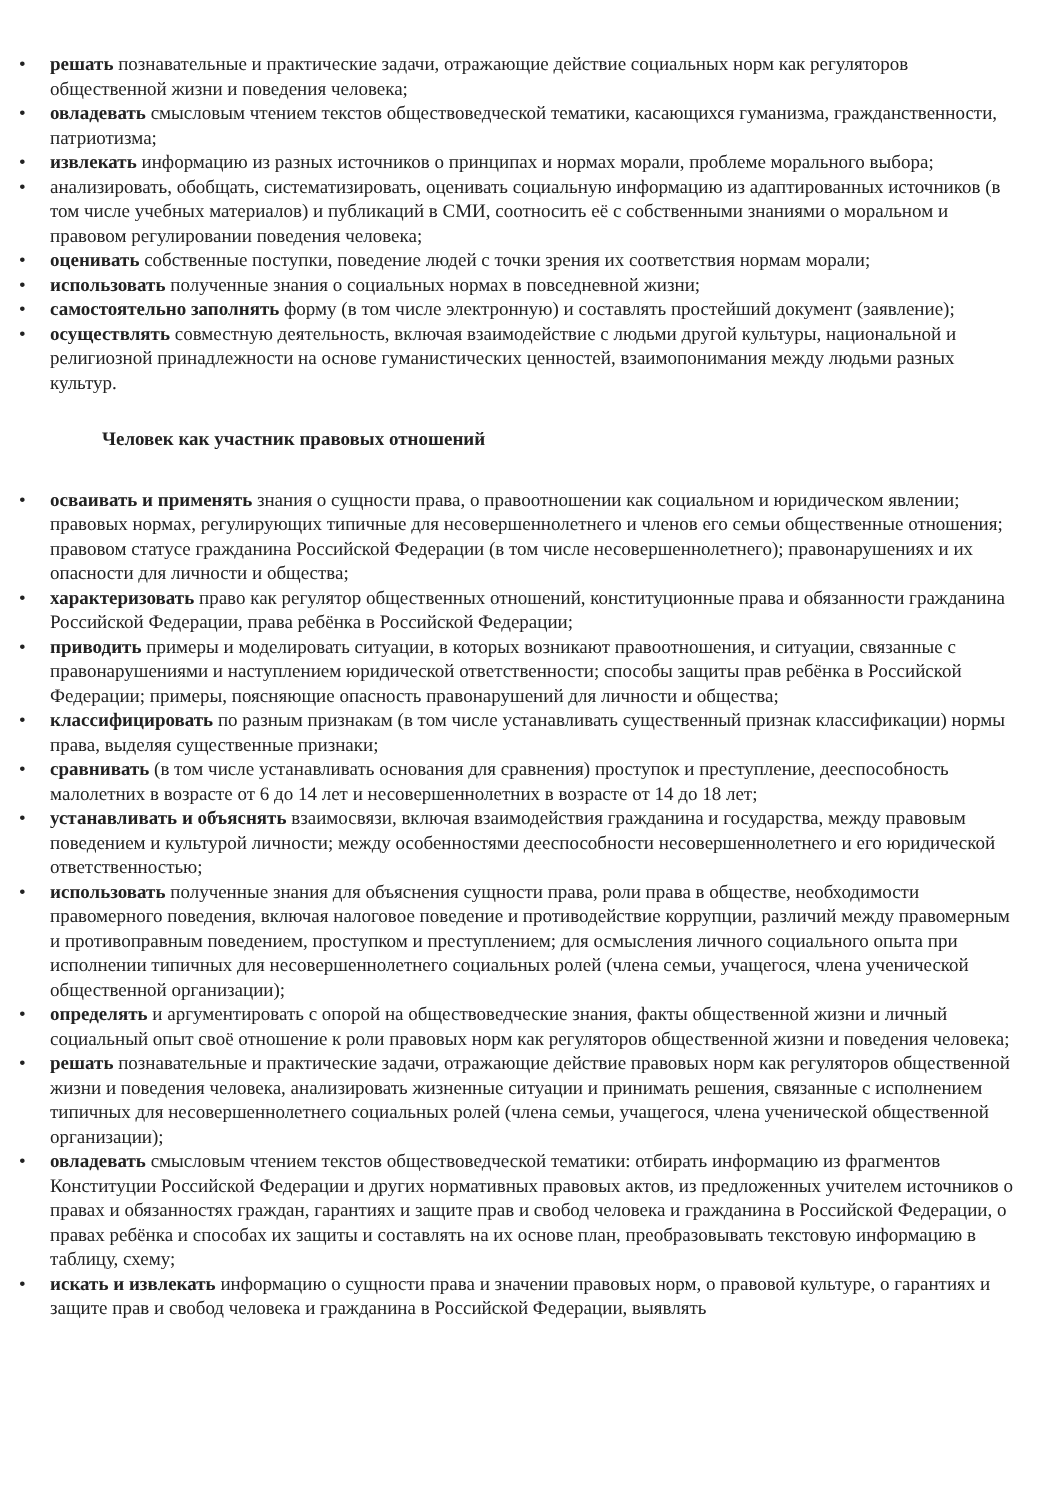• решать познавательные и практические задачи, отражающие действие социальных норм как регуляторов общественной жизни и поведения человека;
• овладевать смысловым чтением текстов обществоведческой тематики, касающихся гуманизма, гражданственности, патриотизма;
• извлекать информацию из разных источников о принципах и нормах морали, проблеме морального выбора;
• анализировать, обобщать, систематизировать, оценивать социальную информацию из адаптированных источников (в том числе учебных материалов) и публикаций в СМИ, соотносить её с собственными знаниями о моральном и правовом регулировании поведения человека;
• оценивать собственные поступки, поведение людей с точки зрения их соответствия нормам морали;
• использовать полученные знания о социальных нормах в повседневной жизни;
• самостоятельно заполнять форму (в том числе электронную) и составлять простейший документ (заявление);
• осуществлять совместную деятельность, включая взаимодействие с людьми другой культуры, национальной и религиозной принадлежности на основе гуманистических ценностей, взаимопонимания между людьми разных культур.
Человек как участник правовых отношений
• осваивать и применять знания о сущности права, о правоотношении как социальном и юридическом явлении; правовых нормах, регулирующих типичные для несовершеннолетнего и членов его семьи общественные отношения; правовом статусе гражданина Российской Федерации (в том числе несовершеннолетнего); правонарушениях и их опасности для личности и общества;
• характеризовать право как регулятор общественных отношений, конституционные права и обязанности гражданина Российской Федерации, права ребёнка в Российской Федерации;
• приводить примеры и моделировать ситуации, в которых возникают правоотношения, и ситуации, связанные с правонарушениями и наступлением юридической ответственности; способы защиты прав ребёнка в Российской Федерации; примеры, поясняющие опасность правонарушений для личности и общества;
• классифицировать по разным признакам (в том числе устанавливать существенный признак классификации) нормы права, выделяя существенные признаки;
• сравнивать (в том числе устанавливать основания для сравнения) проступок и преступление, дееспособность малолетних в возрасте от 6 до 14 лет и несовершеннолетних в возрасте от 14 до 18 лет;
• устанавливать и объяснять взаимосвязи, включая взаимодействия гражданина и государства, между правовым поведением и культурой личности; между особенностями дееспособности несовершеннолетнего и его юридической ответственностью;
• использовать полученные знания для объяснения сущности права, роли права в обществе, необходимости правомерного поведения, включая налоговое поведение и противодействие коррупции, различий между правомерным и противоправным поведением, проступком и преступлением; для осмысления личного социального опыта при исполнении типичных для несовершеннолетнего социальных ролей (члена семьи, учащегося, члена ученической общественной организации);
• определять и аргументировать с опорой на обществоведческие знания, факты общественной жизни и личный социальный опыт своё отношение к роли правовых норм как регуляторов общественной жизни и поведения человека;
• решать познавательные и практические задачи, отражающие действие правовых норм как регуляторов общественной жизни и поведения человека, анализировать жизненные ситуации и принимать решения, связанные с исполнением типичных для несовершеннолетнего социальных ролей (члена семьи, учащегося, члена ученической общественной организации);
• овладевать смысловым чтением текстов обществоведческой тематики: отбирать информацию из фрагментов Конституции Российской Федерации и других нормативных правовых актов, из предложенных учителем источников о правах и обязанностях граждан, гарантиях и защите прав и свобод человека и гражданина в Российской Федерации, о правах ребёнка и способах их защиты и составлять на их основе план, преобразовывать текстовую информацию в таблицу, схему;
• искать и извлекать информацию о сущности права и значении правовых норм, о правовой культуре, о гарантиях и защите прав и свобод человека и гражданина в Российской Федерации, выявлять